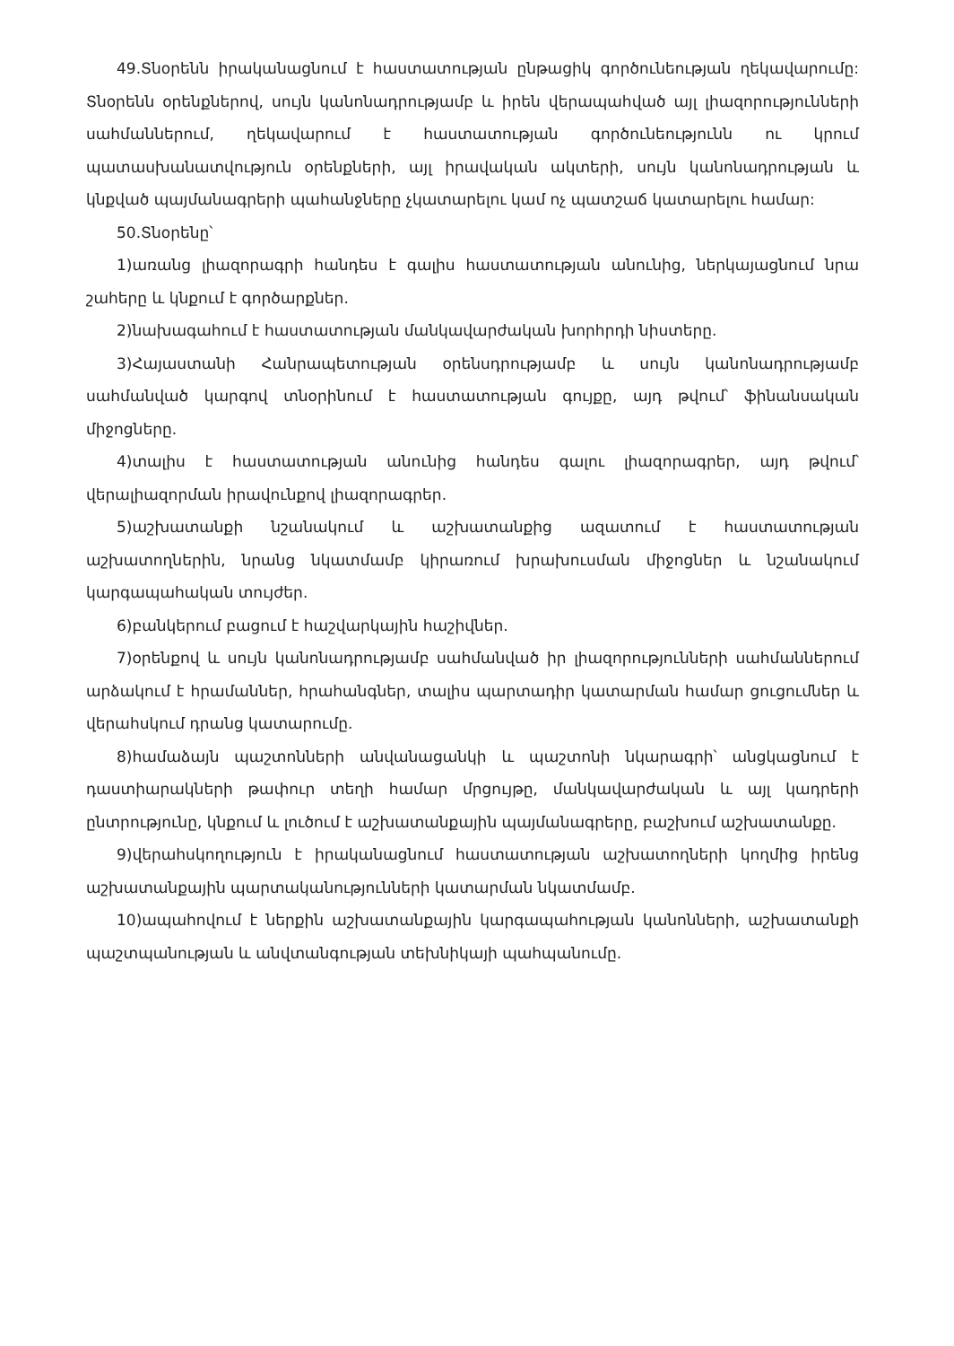49.Տնօրենն իրականացնում է հաստատության ընթացիկ գործունեության ղեկավարումը: Տնօրենն օրենքներով, սույն կանոնադրությամբ և իրեն վերապահված այլ լիազորությունների սահմաններում, ղեկավարում է հաստատության գործունեությունն ու կրում պատասխանատվություն օրենքների, այլ իրավական ակտերի, սույն կանոնադրության և կնքված պայմանագրերի պահանջները չկատարելու կամ ոչ պատշաճ կատարելու համար:
50.Տնօրենը՝
1)առանց լիազորագրի հանդես է գալիս հաստատության անունից, ներկայացնում նրա շահերը և կնքում է գործարքներ.
2)նախագահում է հաստատության մանկավարժական խորհրդի նիստերը.
3)Հայաստանի Հանրապետության օրենսդրությամբ և սույն կանոնադրությամբ սահմանված կարգով տնօրինում է հաստատության գույքը, այդ թվում՝ ֆինանսական միջոցները.
4)տալիս է հաստատության անունից հանդես գալու լիազորագրեր, այդ թվում՝ վերալիազորման իրավունքով լիազորագրեր.
5)աշխատանքի նշանակում և աշխատանքից ազատում է հաստատության աշխատողներին, նրանց նկատմամբ կիրառում խրախուսման միջոցներ և նշանակում կարգապահական տույժեր.
6)բանկերում բացում է հաշվարկային հաշիվներ.
7)օրենքով և սույն կանոնադրությամբ սահմանված իր լիազորությունների սահմաններում արձակում է հրամաններ, հրահանգներ, տալիս պարտադիր կատարման համար ցուցումներ և վերահսկում դրանց կատարումը.
8)համաձայն պաշտոնների անվանացանկի և պաշտոնի նկարագրի՝ անցկացնում է դաստիարակների թափուր տեղի համար մրցույթը, մանկավարժական և այլ կադրերի ընտրությունը, կնքում և լուծում է աշխատանքային պայմանագրերը, բաշխում աշխատանքը.
9)վերահսկողություն է իրականացնում հաստատության աշխատողների կողմից իրենց աշխատանքային պարտականությունների կատարման նկատմամբ.
10)ապահովում է ներքին աշխատանքային կարգապահության կանոնների, աշխատանքի պաշտպանության և անվտանգության տեխնիկայի պահպանումը.